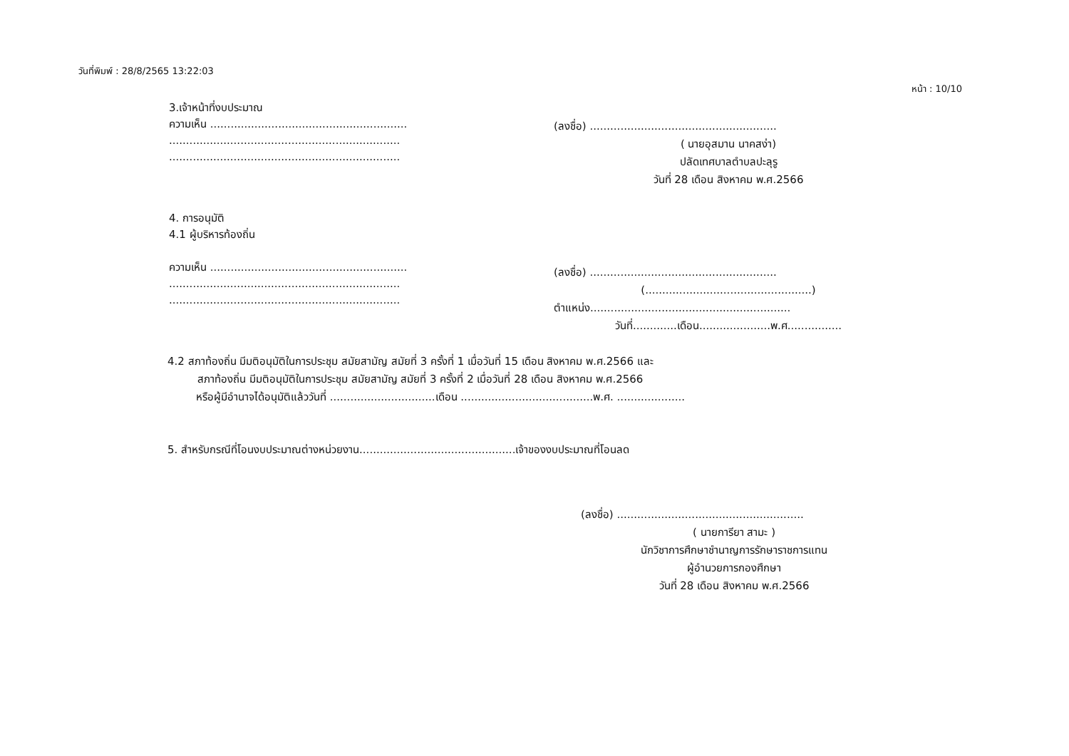วันที่พิมพ์ : 28/8/2565 13:22:03
หน้า : 10/10
3.เจ้าหน้าที่งบประมาณ
ความเห็น ..........................................................
....................................................................
....................................................................
(ลงชื่อ) .......................................................
( นายอุสมาน นาคสง่า)
ปลัดเทศบาลตำบลปะลุรู
วันที่ 28 เดือน สิงหาคม พ.ศ.2566
4. การอนุมัติ
4.1 ผู้บริหารท้องถิ่น
ความเห็น ..........................................................
....................................................................
....................................................................
(ลงชื่อ) .......................................................
(.................................................)
ตำแหน่ง...........................................................
วันที่.............เดือน.....................พ.ศ................
4.2 สภาท้องถิ่น มีมติอนุมัติในการประชุม สมัยสามัญ สมัยที่ 3 ครั้งที่ 1 เมื่อวันที่ 15 เดือน สิงหาคม พ.ศ.2566 และ
สภาท้องถิ่น มีมติอนุมัติในการประชุม สมัยสามัญ สมัยที่ 3 ครั้งที่ 2 เมื่อวันที่ 28 เดือน สิงหาคม พ.ศ.2566
หรือผู้มีอำนาจได้อนุมัติแล้ววันที่ ...............................เดือน .......................................พ.ศ. ....................
5. สำหรับกรณีที่โอนงบประมาณต่างหน่วยงาน..............................................เจ้าของงบประมาณที่โอนลด
(ลงชื่อ) .......................................................
( นายการียา สามะ )
นักวิชาการศึกษาชำนาญการรักษาราชการแทน
ผู้อำนวยการกองศึกษา
วันที่ 28 เดือน สิงหาคม พ.ศ.2566